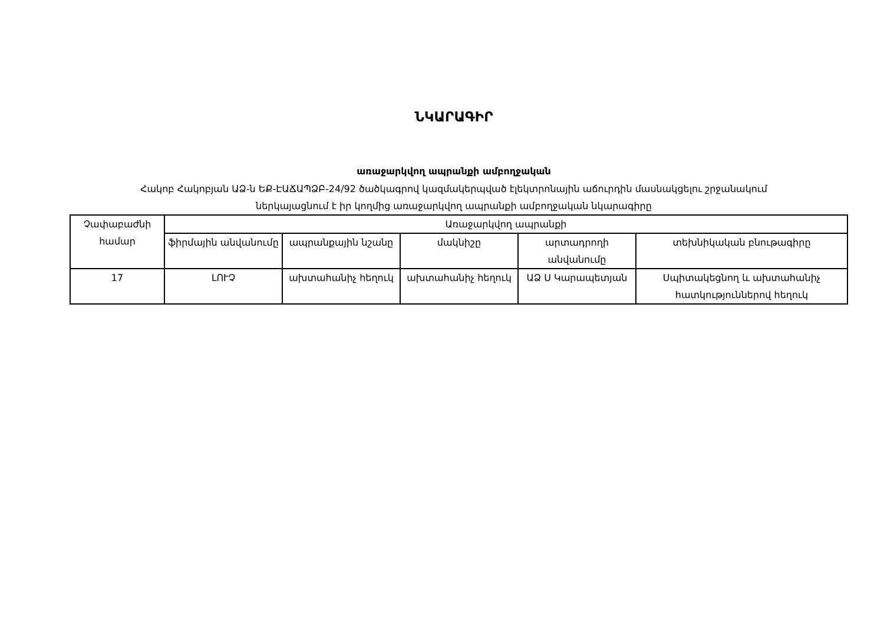ՆԿԱՐԱԳԻՐ
առաջարկվող ապրանքի ամբողջական
Հակոբ Հակոբյան ԱՁ-ն ԵՔ-ԷԱՃԱՊՁԲ-24/92 ծածկագրով կազմակերպված էլեկտրոնային աճուրդին մասնակցելու շրջանակում
ներկայացնում է իր կողմից առաջարկվող ապրանքի ամբողջական նկարագիրը
| Չափաբաժնի համար | Առաջարկվող ապրանքի | | | | |
| | ֆիրմային անվանումը | ապրանքային նշանը | մակնիշը | արտադրողի անվանումը | տեխնիկական բնութագիրը |
| 17 | ԼՈՒՉ | ախտահանիչ հեղուկ | ախտահանիչ հեղուկ | ԱՁ Ս Կարապետյան | Սպիտակեցնող և ախտահանիչ հատկություններով հեղուկ |